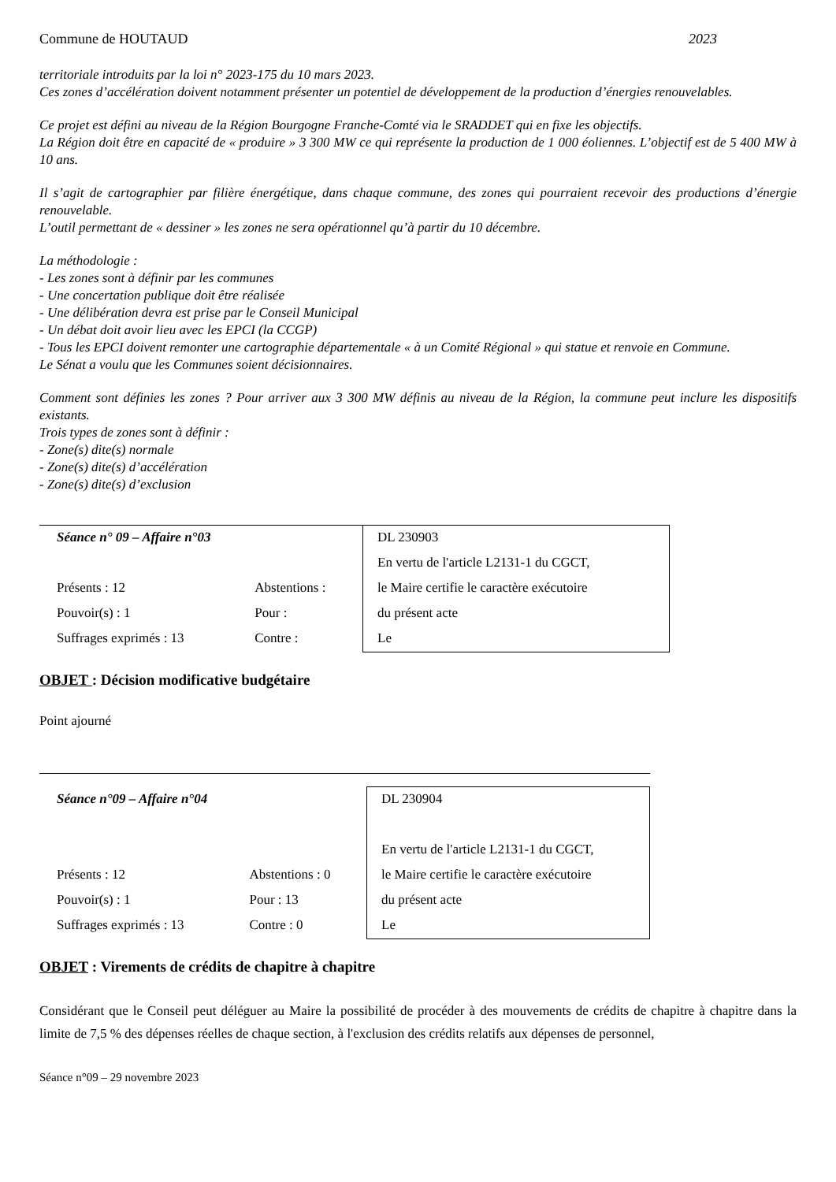Commune de HOUTAUD 2023
territoriale introduits par la loi n° 2023-175 du 10 mars 2023.
Ces zones d’accélération doivent notamment présenter un potentiel de développement de la production d’énergies renouvelables.
Ce projet est défini au niveau de la Région Bourgogne Franche-Comté via le SRADDET qui en fixe les objectifs.
La Région doit être en capacité de « produire » 3 300 MW ce qui représente la production de 1 000 éoliennes. L’objectif est de 5 400 MW à 10 ans.
Il s’agit de cartographier par filière énergétique, dans chaque commune, des zones qui pourraient recevoir des productions d’énergie renouvelable.
L’outil permettant de « dessiner » les zones ne sera opérationnel qu’à partir du 10 décembre.
La méthodologie :
- Les zones sont à définir par les communes
- Une concertation publique doit être réalisée
- Une délibération devra est prise par le Conseil Municipal
- Un débat doit avoir lieu avec les EPCI (la CCGP)
- Tous les EPCI doivent remonter une cartographie départementale « à un Comité Régional » qui statue et renvoie en Commune.
Le Sénat a voulu que les Communes soient décisionnaires.
Comment sont définies les zones ? Pour arriver aux 3 300 MW définis au niveau de la Région, la commune peut inclure les dispositifs existants.
Trois types de zones sont à définir :
- Zone(s) dite(s) normale
- Zone(s) dite(s) d’accélération
- Zone(s) dite(s) d’exclusion
| Séance n° 09 – Affaire n°03 | | DL 230903 |
| | | En vertu de l'article L2131-1 du CGCT, |
| Présents : 12 | Abstentions : | le Maire certifie le caractère exécutoire |
| Pouvoir(s) : 1 | Pour : | du présent acte |
| Suffrages exprimés : 13 | Contre : | Le |
OBJET : Décision modificative budgétaire
Point ajourné
| Séance n°09 – Affaire n°04 | | DL 230904 |
| | | En vertu de l'article L2131-1 du CGCT, |
| Présents : 12 | Abstentions : 0 | le Maire certifie le caractère exécutoire |
| Pouvoir(s) : 1 | Pour : 13 | du présent acte |
| Suffrages exprimés : 13 | Contre : 0 | Le |
OBJET : Virements de crédits de chapitre à chapitre
Considérant que le Conseil peut déléguer au Maire la possibilité de procéder à des mouvements de crédits de chapitre à chapitre dans la limite de 7,5 % des dépenses réelles de chaque section, à l'exclusion des crédits relatifs aux dépenses de personnel,
Séance n°09 – 29 novembre 2023